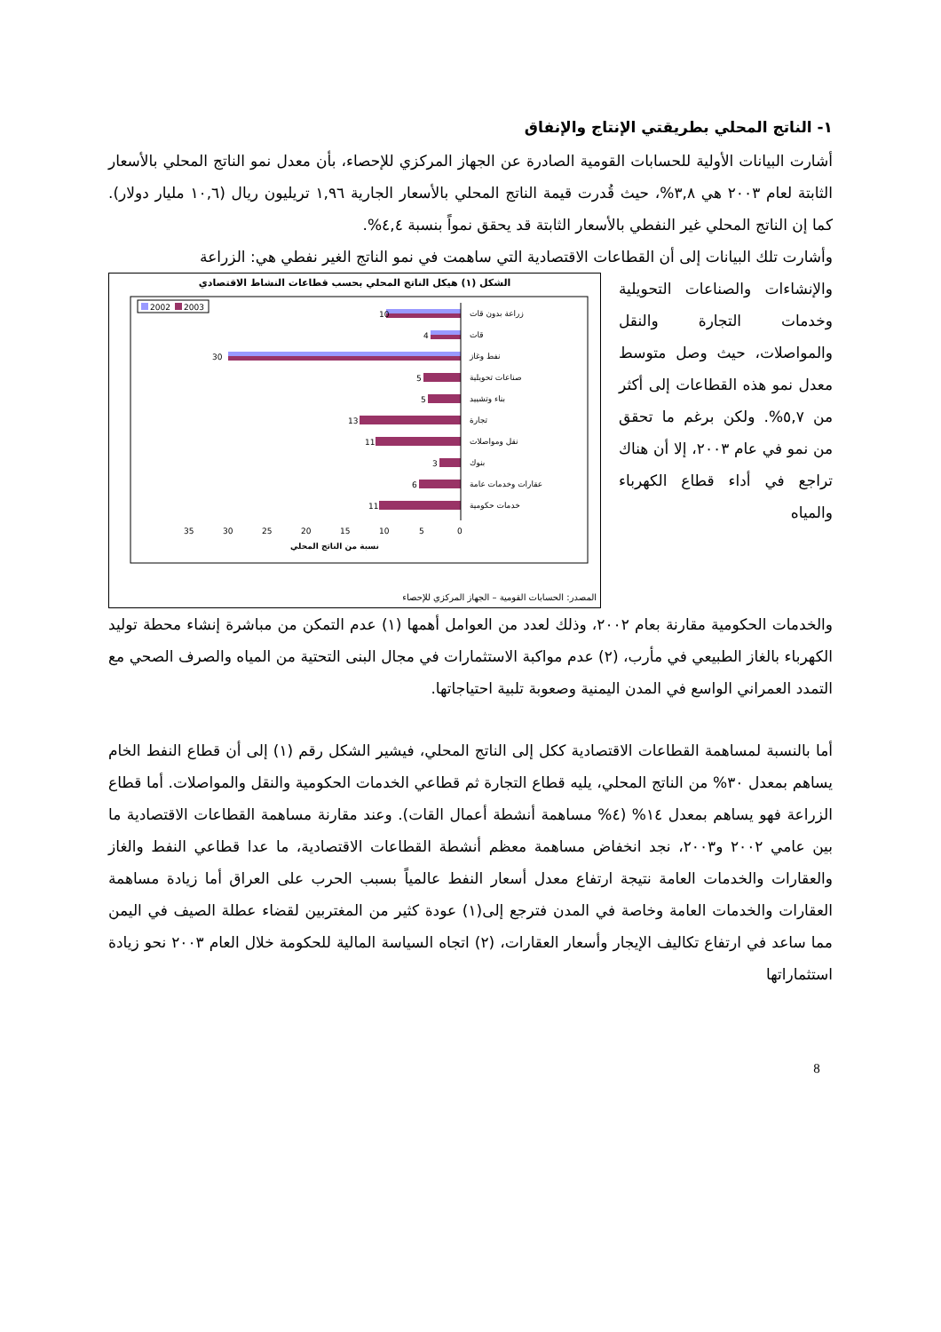١- الناتج المحلي بطريقتي الإنتاج والإنفاق
أشارت البيانات الأولية للحسابات القومية الصادرة عن الجهاز المركزي للإحصاء، بأن معدل نمو الناتج المحلي بالأسعار الثابتة لعام ٢٠٠٣ هي ٣,٨%، حيث قُدرت قيمة الناتج المحلي بالأسعار الجارية ١,٩٦ تريليون ريال (١٠,٦ مليار دولار). كما إن الناتج المحلي غير النفطي بالأسعار الثابتة قد يحقق نمواً بنسبة ٤,٤%.
وأشارت تلك البيانات إلى أن القطاعات الاقتصادية التي ساهمت في نمو الناتج الغير نفطي هي: الزراعة
والإنشاءات والصناعات التحويلية وخدمات التجارة والنقل والمواصلات، حيث وصل متوسط معدل نمو هذه القطاعات إلى أكثر من ٥,٧%. ولكن برغم ما تحقق من نمو في عام ٢٠٠٣، إلا أن هناك تراجع في أداء قطاع الكهرباء والمياه
الشكل (١) هيكل الناتج المحلي بحسب قطاعات النشاط الاقتصادي
2002
2003
زراعة بدون قات
10
قات
4
نفط وغاز
30
صناعات تحويلية
5
بناء وتشييد
5
تجارة
13
نقل ومواصلات
11
بنوك
3
عقارات وخدمات عامة
6
خدمات حكومية
11
0
5
10
15
20
25
30
35
نسبة من الناتج المحلي
المصدر: الحسابات القومية – الجهاز المركزي للإحصاء
والخدمات الحكومية مقارنة بعام ٢٠٠٢، وذلك لعدد من العوامل أهمها (١) عدم التمكن من مباشرة إنشاء محطة توليد الكهرباء بالغاز الطبيعي في مأرب، (٢) عدم مواكبة الاستثمارات في مجال البنى التحتية من المياه والصرف الصحي مع التمدد العمراني الواسع في المدن اليمنية وصعوبة تلبية احتياجاتها.
أما بالنسبة لمساهمة القطاعات الاقتصادية ككل إلى الناتج المحلي، فيشير الشكل رقم (١) إلى أن قطاع النفط الخام يساهم بمعدل ٣٠% من الناتج المحلي، يليه قطاع التجارة ثم قطاعي الخدمات الحكومية والنقل والمواصلات. أما قطاع الزراعة فهو يساهم بمعدل ١٤% (٤% مساهمة أنشطة أعمال القات). وعند مقارنة مساهمة القطاعات الاقتصادية ما بين عامي ٢٠٠٢ و٢٠٠٣، نجد انخفاض مساهمة معظم أنشطة القطاعات الاقتصادية، ما عدا قطاعي النفط والغاز والعقارات والخدمات العامة نتيجة ارتفاع معدل أسعار النفط عالمياً بسبب الحرب على العراق أما زيادة مساهمة العقارات والخدمات العامة وخاصة في المدن فترجع إلى(١) عودة كثير من المغتربين لقضاء عطلة الصيف في اليمن مما ساعد في ارتفاع تكاليف الإيجار وأسعار العقارات، (٢) اتجاه السياسة المالية للحكومة خلال العام ٢٠٠٣ نحو زيادة استثماراتها
8